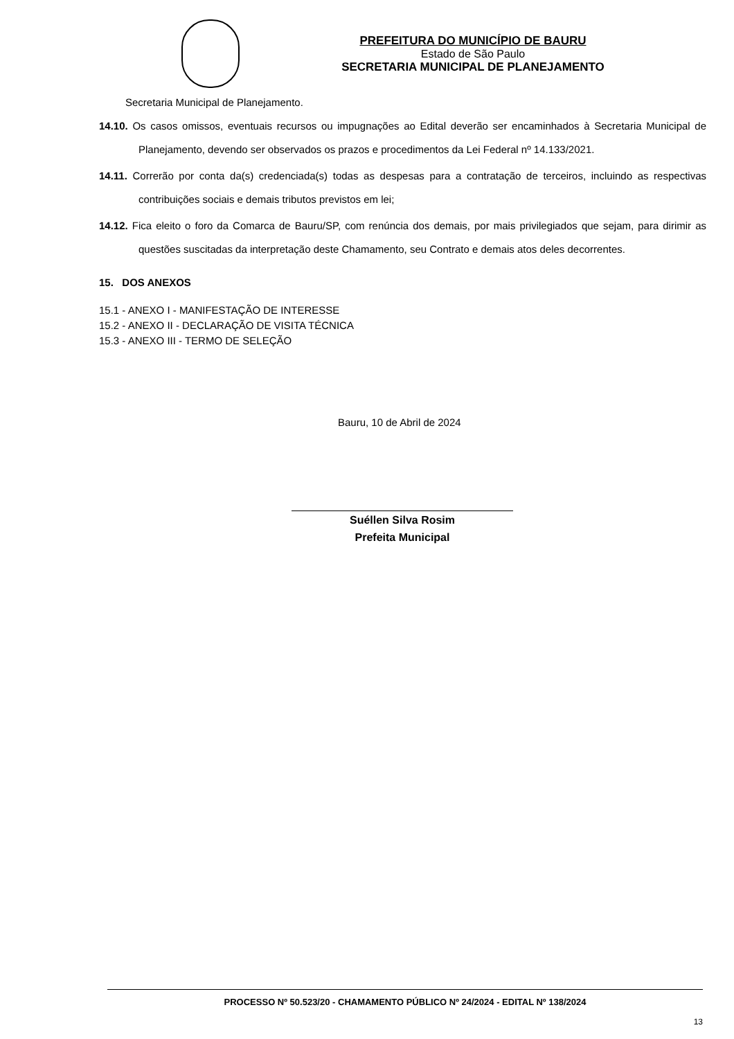PREFEITURA DO MUNICÍPIO DE BAURU
Estado de São Paulo
SECRETARIA MUNICIPAL DE PLANEJAMENTO
Secretaria Municipal de Planejamento.
14.10. Os casos omissos, eventuais recursos ou impugnações ao Edital deverão ser encaminhados à Secretaria Municipal de Planejamento, devendo ser observados os prazos e procedimentos da Lei Federal nº 14.133/2021.
14.11. Correrão por conta da(s) credenciada(s) todas as despesas para a contratação de terceiros, incluindo as respectivas contribuições sociais e demais tributos previstos em lei;
14.12. Fica eleito o foro da Comarca de Bauru/SP, com renúncia dos demais, por mais privilegiados que sejam, para dirimir as questões suscitadas da interpretação deste Chamamento, seu Contrato e demais atos deles decorrentes.
15. DOS ANEXOS
15.1 - ANEXO I - MANIFESTAÇÃO DE INTERESSE
15.2 - ANEXO II - DECLARAÇÃO DE VISITA TÉCNICA
15.3 - ANEXO III - TERMO DE SELEÇÃO
Bauru, 10 de Abril de 2024
Suéllen Silva Rosim
Prefeita Municipal
PROCESSO Nº 50.523/20 - CHAMAMENTO PÚBLICO Nº 24/2024 - EDITAL Nº 138/2024
13